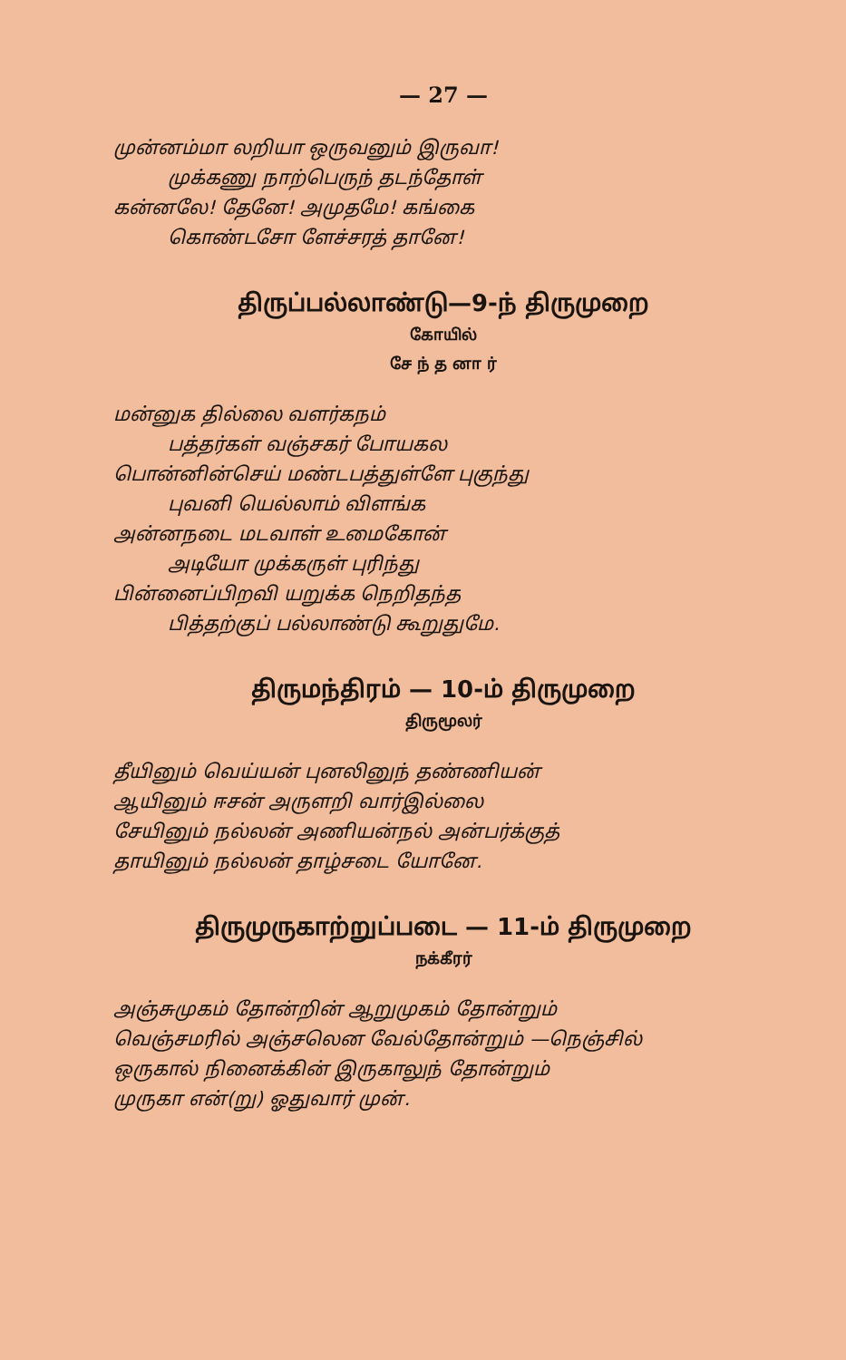— 27 —
முன்னம்மா லறியா ஒருவனும் இருவா!
முக்கணு நாற்பெருந் தடந்தோள்
கன்னலே! தேனே! அமுதமே! கங்கை
கொண்டசோ ளேச்சரத் தானே!
திருப்பல்லாண்டு—9-ந் திருமுறை
கோயில்
சே ந் த னா ர்
மன்னுக தில்லை வளர்கநம்
பத்தர்கள் வஞ்சகர் போயகல
பொன்னின்செய் மண்டபத்துள்ளே புகுந்து
புவனி யெல்லாம் விளங்க
அன்னநடை மடவாள் உமைகோன்
அடியோ முக்கருள் புரிந்து
பின்னைப்பிறவி யறுக்க நெறிதந்த
பித்தற்குப் பல்லாண்டு கூறுதுமே.
திருமந்திரம் — 10-ம் திருமுறை
திருமூலர்
தீயினும் வெய்யன் புனலினுந் தண்ணியன்
ஆயினும் ஈசன் அருளறி வார்இல்லை
சேயினும் நல்லன் அணியன்நல் அன்பர்க்குத்
தாயினும் நல்லன் தாழ்சடை யோனே.
திருமுருகாற்றுப்படை — 11-ம் திருமுறை
நக்கீரர்
அஞ்சுமுகம் தோன்றின் ஆறுமுகம் தோன்றும்
வெஞ்சமரில் அஞ்சலென வேல்தோன்றும் —நெஞ்சில்
ஒருகால் நினைக்கின் இருகாலுந் தோன்றும்
முருகா என்(று) ஓதுவார் முன்.